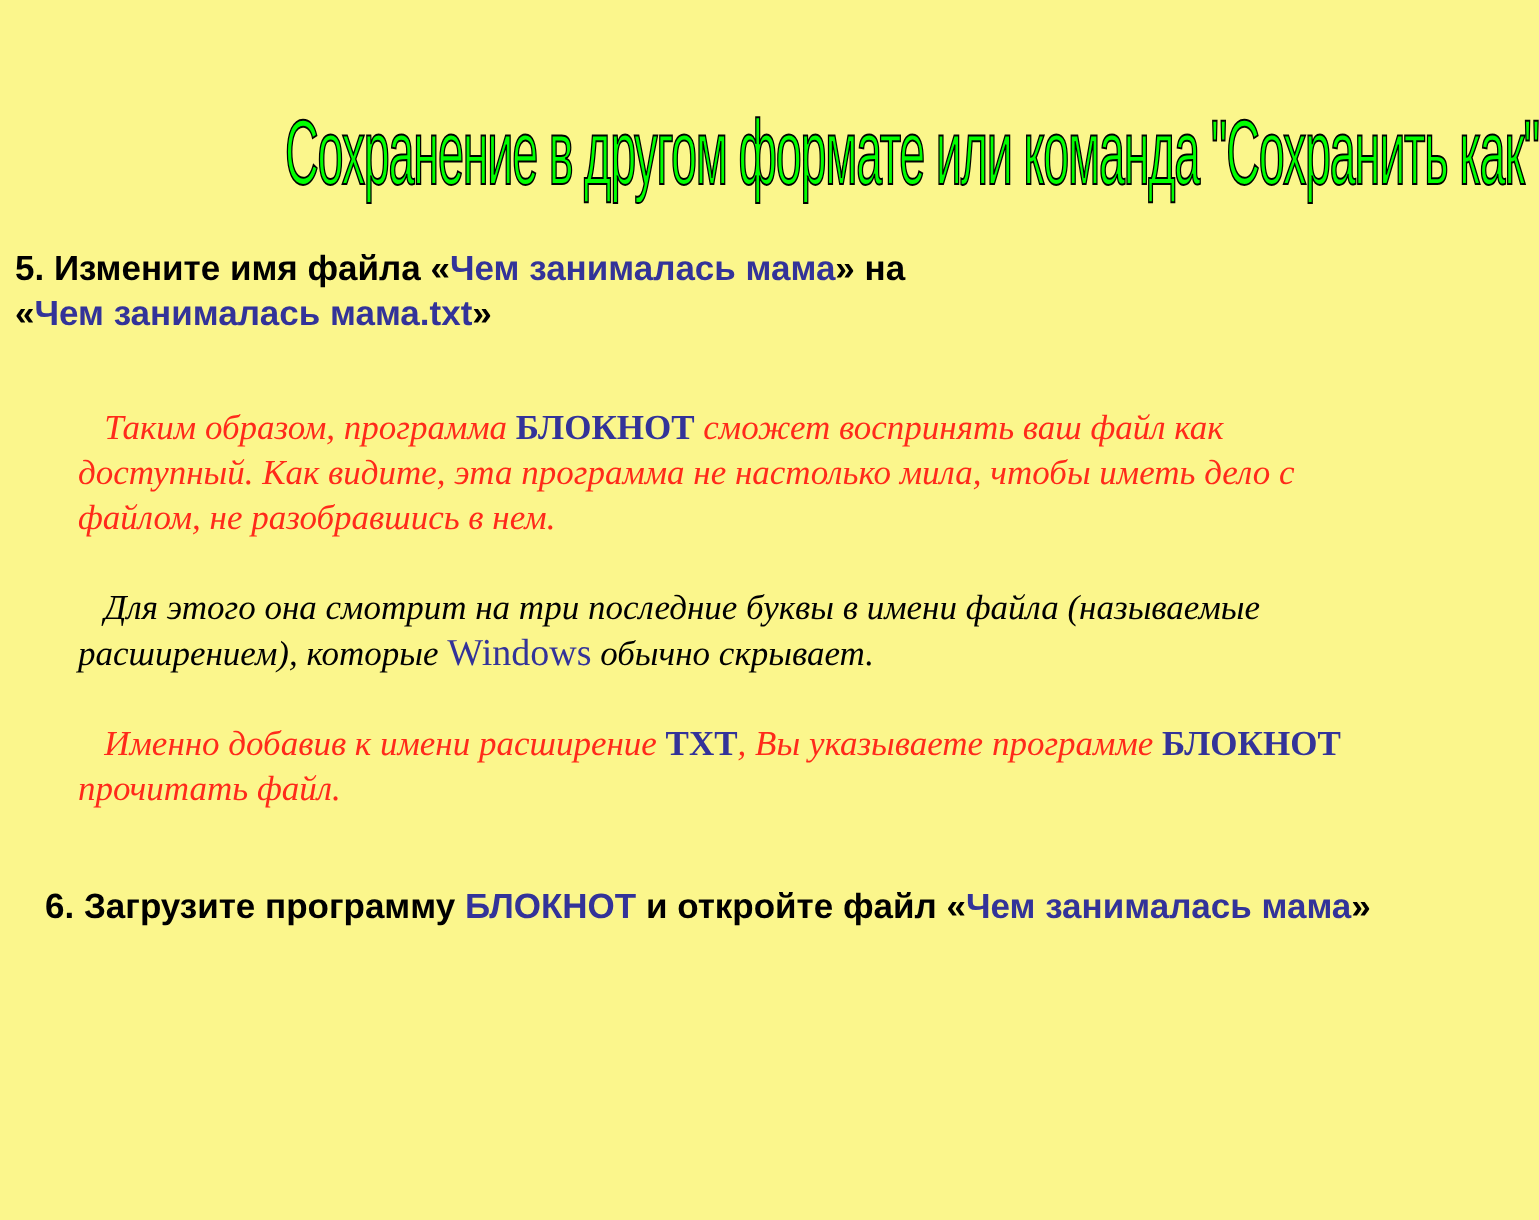Сохранение в другом формате или команда "Сохранить как"
5. Измените имя файла «Чем занималась мама» на
«Чем занималась мама.txt»
Таким образом, программа БЛОКНОТ сможет воспринять ваш файл как доступный. Как видите, эта программа не настолько мила, чтобы иметь дело с файлом, не разобравшись в нем.
Для этого она смотрит на три последние буквы в имени файла (называемые расширением), которые Windows обычно скрывает.
Именно добавив к имени расширение TXT, Вы указываете программе БЛОКНОТ прочитать файл.
6. Загрузите программу БЛОКНОТ и откройте файл «Чем занималась мама»